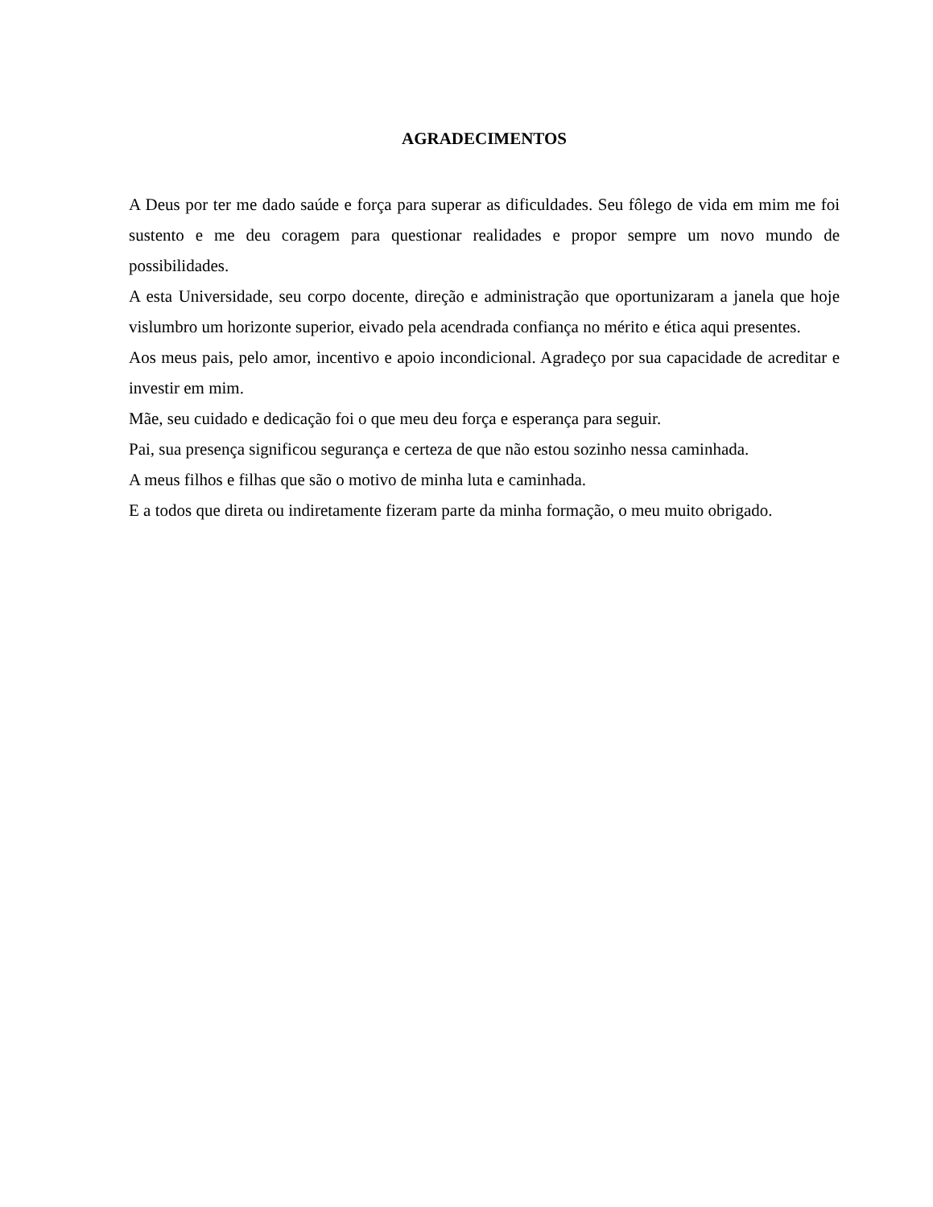AGRADECIMENTOS
A Deus por ter me dado saúde e força para superar as dificuldades. Seu fôlego de vida em mim me foi sustento e me deu coragem para questionar realidades e propor sempre um novo mundo de possibilidades.
A esta Universidade, seu corpo docente, direção e administração que oportunizaram a janela que hoje vislumbro um horizonte superior, eivado pela acendrada confiança no mérito e ética aqui presentes.
Aos meus pais, pelo amor, incentivo e apoio incondicional. Agradeço por sua capacidade de acreditar e investir em mim.
Mãe, seu cuidado e dedicação foi o que meu deu força e esperança para seguir.
Pai, sua presença significou segurança e certeza de que não estou sozinho nessa caminhada.
A meus filhos e filhas que são o motivo de minha luta e caminhada.
E a todos que direta ou indiretamente fizeram parte da minha formação, o meu muito obrigado.